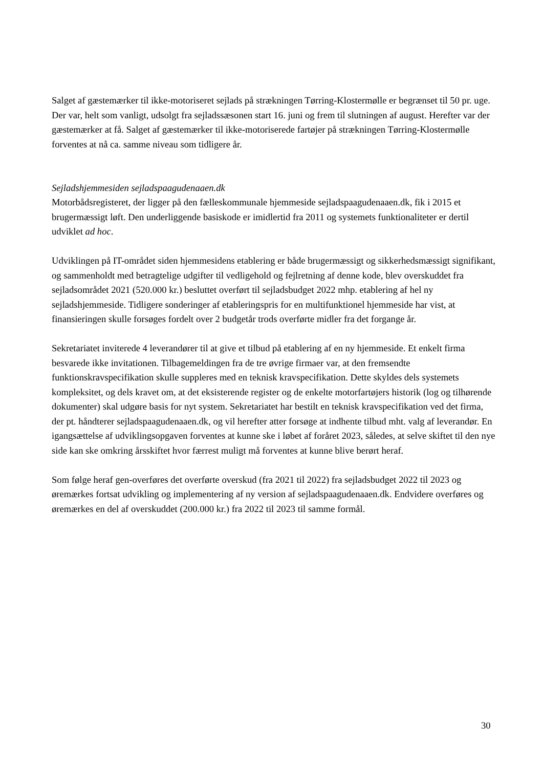Salget af gæstemærker til ikke-motoriseret sejlads på strækningen Tørring-Klostermølle er begrænset til 50 pr. uge. Der var, helt som vanligt, udsolgt fra sejladssæsonen start 16. juni og frem til slutningen af august. Herefter var der gæstemærker at få. Salget af gæstemærker til ikke-motoriserede fartøjer på strækningen Tørring-Klostermølle forventes at nå ca. samme niveau som tidligere år.
Sejladshjemmesiden sejladspaagudenaaen.dk
Motorbådsregisteret, der ligger på den fælleskommunale hjemmeside sejladspaagudenaaen.dk, fik i 2015 et brugermæssigt løft. Den underliggende basiskode er imidlertid fra 2011 og systemets funktionaliteter er dertil udviklet ad hoc.
Udviklingen på IT-området siden hjemmesidens etablering er både brugermæssigt og sikkerhedsmæssigt signifikant, og sammenholdt med betragtelige udgifter til vedligehold og fejlretning af denne kode, blev overskuddet fra sejladsområdet 2021 (520.000 kr.) besluttet overført til sejladsbudget 2022 mhp. etablering af hel ny sejladshjemmeside. Tidligere sonderinger af etableringspris for en multifunktionel hjemmeside har vist, at finansieringen skulle forsøges fordelt over 2 budgetår trods overførte midler fra det forgange år.
Sekretariatet inviterede 4 leverandører til at give et tilbud på etablering af en ny hjemmeside. Et enkelt firma besvarede ikke invitationen. Tilbagemeldingen fra de tre øvrige firmaer var, at den fremsendte funktionskravspecifikation skulle suppleres med en teknisk kravspecifikation. Dette skyldes dels systemets kompleksitet, og dels kravet om, at det eksisterende register og de enkelte motorfartøjers historik (log og tilhørende dokumenter) skal udgøre basis for nyt system. Sekretariatet har bestilt en teknisk kravspecifikation ved det firma, der pt. håndterer sejladspaagudenaaen.dk, og vil herefter atter forsøge at indhente tilbud mht. valg af leverandør. En igangsættelse af udviklingsopgaven forventes at kunne ske i løbet af foråret 2023, således, at selve skiftet til den nye side kan ske omkring årsskiftet hvor færrest muligt må forventes at kunne blive berørt heraf.
Som følge heraf gen-overføres det overførte overskud (fra 2021 til 2022) fra sejladsbudget 2022 til 2023 og øremærkes fortsat udvikling og implementering af ny version af sejladspaagudenaaen.dk. Endvidere overføres og øremærkes en del af overskuddet (200.000 kr.) fra 2022 til 2023 til samme formål.
30